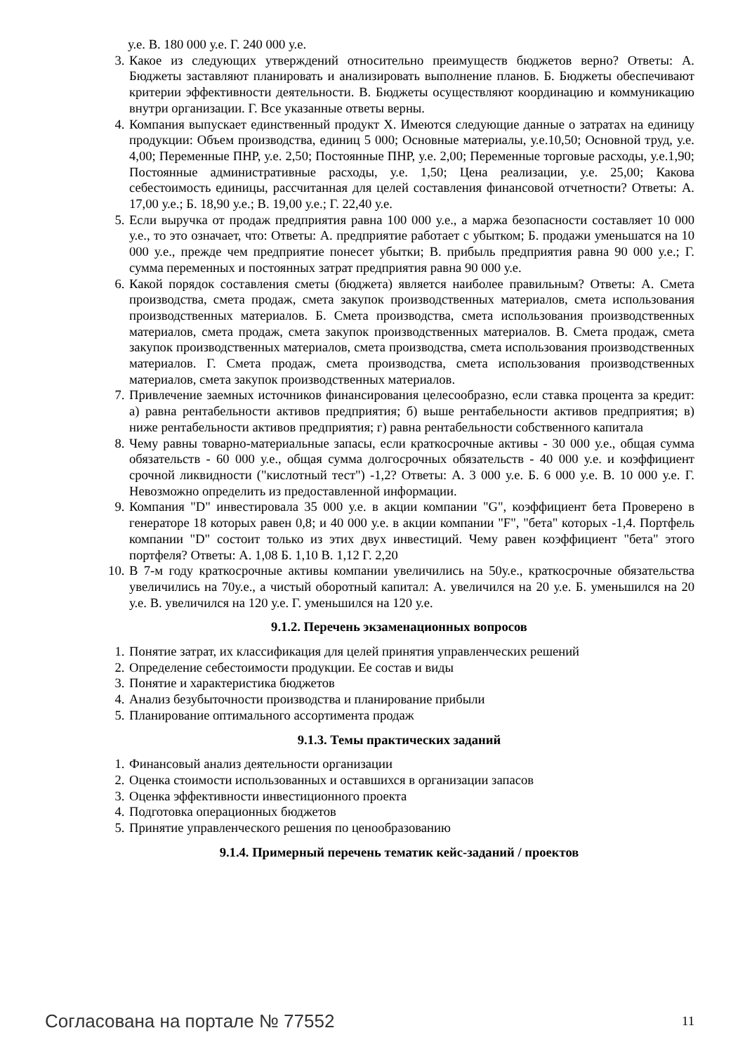у.е. В. 180 000 у.е. Г. 240 000 у.е.
3. Какое из следующих утверждений относительно преимуществ бюджетов верно? Ответы: А. Бюджеты заставляют планировать и анализировать выполнение планов. Б. Бюджеты обеспечивают критерии эффективности деятельности. В. Бюджеты осуществляют координацию и коммуникацию внутри организации. Г. Все указанные ответы верны.
4. Компания выпускает единственный продукт X. Имеются следующие данные о затратах на единицу продукции: Объем производства, единиц 5 000; Основные материалы, у.е.10,50; Основной труд, у.е. 4,00; Переменные ПНР, у.е. 2,50; Постоянные ПНР, у.е. 2,00; Переменные торговые расходы, у.е.1,90; Постоянные административные расходы, у.е. 1,50; Цена реализации, у.е. 25,00; Какова себестоимость единицы, рассчитанная для целей составления финансовой отчетности? Ответы: А. 17,00 у.е.; Б. 18,90 у.е.; В. 19,00 у.е.; Г. 22,40 у.е.
5. Если выручка от продаж предприятия равна 100 000 у.е., а маржа безопасности составляет 10 000 у.е., то это означает, что: Ответы: А. предприятие работает с убытком; Б. продажи уменьшатся на 10 000 у.е., прежде чем предприятие понесет убытки; В. прибыль предприятия равна 90 000 у.е.; Г. сумма переменных и постоянных затрат предприятия равна 90 000 у.е.
6. Какой порядок составления сметы (бюджета) является наиболее правильным? Ответы: А. Смета производства, смета продаж, смета закупок производственных материалов, смета использования производственных материалов. Б. Смета производства, смета использования производственных материалов, смета продаж, смета закупок производственных материалов. В. Смета продаж, смета закупок производственных материалов, смета производства, смета использования производственных материалов. Г. Смета продаж, смета производства, смета использования производственных материалов, смета закупок производственных материалов.
7. Привлечение заемных источников финансирования целесообразно, если ставка процента за кредит: а) равна рентабельности активов предприятия; б) выше рентабельности активов предприятия; в) ниже рентабельности активов предприятия; г) равна рентабельности собственного капитала
8. Чему равны товарно-материальные запасы, если краткосрочные активы - 30 000 у.е., общая сумма обязательств - 60 000 у.е., общая сумма долгосрочных обязательств - 40 000 у.е. и коэффициент срочной ликвидности ("кислотный тест") -1,2? Ответы: А. 3 000 у.е. Б. 6 000 у.е. В. 10 000 у.е. Г. Невозможно определить из предоставленной информации.
9. Компания "D" инвестировала 35 000 у.е. в акции компании "G", коэффициент бета Проверено в генераторе 18 которых равен 0,8; и 40 000 у.е. в акции компании "F", "бета" которых -1,4. Портфель компании "D" состоит только из этих двух инвестиций. Чему равен коэффициент "бета" этого портфеля? Ответы: А. 1,08 Б. 1,10 В. 1,12 Г. 2,20
10. В 7-м году краткосрочные активы компании увеличились на 50у.е., краткосрочные обязательства увеличились на 70у.е., а чистый оборотный капитал: А. увеличился на 20 у.е. Б. уменьшился на 20 у.е. В. увеличился на 120 у.е. Г. уменьшился на 120 у.е.
9.1.2. Перечень экзаменационных вопросов
1. Понятие затрат, их классификация для целей принятия управленческих решений
2. Определение себестоимости продукции. Ее состав и виды
3. Понятие и характеристика бюджетов
4. Анализ безубыточности производства и планирование прибыли
5. Планирование оптимального ассортимента продаж
9.1.3. Темы практических заданий
1. Финансовый анализ деятельности организации
2. Оценка стоимости использованных и оставшихся в организации запасов
3. Оценка эффективности инвестиционного проекта
4. Подготовка операционных бюджетов
5. Принятие управленческого решения по ценообразованию
9.1.4. Примерный перечень тематик кейс-заданий / проектов
Согласована на портале № 77552 11